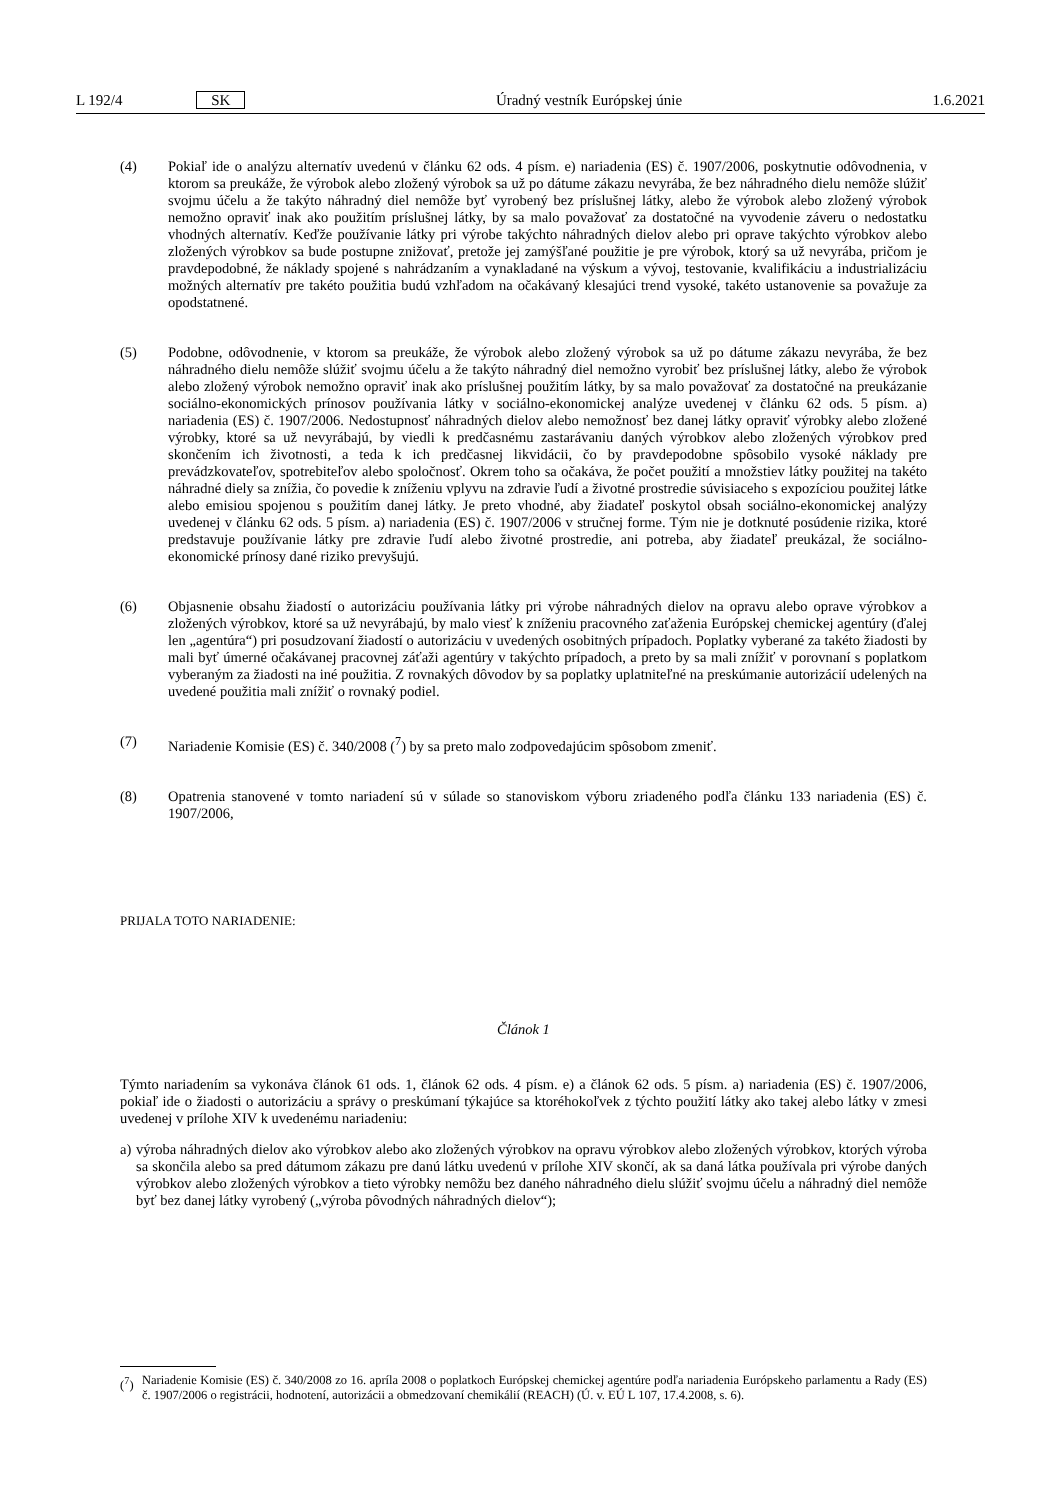L 192/4 SK Úradný vestník Európskej únie 1.6.2021
(4) Pokiaľ ide o analýzu alternatív uvedenú v článku 62 ods. 4 písm. e) nariadenia (ES) č. 1907/2006, poskytnutie odôvodnenia, v ktorom sa preukáže, že výrobok alebo zložený výrobok sa už po dátume zákazu nevyrába, že bez náhradného dielu nemôže slúžiť svojmu účelu a že takýto náhradný diel nemôže byť vyrobený bez príslušnej látky, alebo že výrobok alebo zložený výrobok nemožno opraviť inak ako použitím príslušnej látky, by sa malo považovať za dostatočné na vyvodenie záveru o nedostatku vhodných alternatív. Keďže používanie látky pri výrobe takýchto náhradných dielov alebo pri oprave takýchto výrobkov alebo zložených výrobkov sa bude postupne znižovať, pretože jej zamýšľané použitie je pre výrobok, ktorý sa už nevyrába, pričom je pravdepodobné, že náklady spojené s nahrádzaním a vynakladané na výskum a vývoj, testovanie, kvalifikáciu a industrializáciu možných alternatív pre takéto použitia budú vzhľadom na očakávaný klesajúci trend vysoké, takéto ustanovenie sa považuje za opodstatnené.
(5) Podobne, odôvodnenie, v ktorom sa preukáže, že výrobok alebo zložený výrobok sa už po dátume zákazu nevyrába, že bez náhradného dielu nemôže slúžiť svojmu účelu a že takýto náhradný diel nemožno vyrobiť bez príslušnej látky, alebo že výrobok alebo zložený výrobok nemožno opraviť inak ako príslušnej použitím látky, by sa malo považovať za dostatočné na preukázanie sociálno-ekonomických prínosov používania látky v sociálno-ekonomickej analýze uvedenej v článku 62 ods. 5 písm. a) nariadenia (ES) č. 1907/2006. Nedostupnosť náhradných dielov alebo nemožnosť bez danej látky opraviť výrobky alebo zložené výrobky, ktoré sa už nevyrábajú, by viedli k predčasnému zastarávaniu daných výrobkov alebo zložených výrobkov pred skončením ich životnosti, a teda k ich predčasnej likvidácii, čo by pravdepodobne spôsobilo vysoké náklady pre prevádzkovateľov, spotrebiteľov alebo spoločnosť. Okrem toho sa očakáva, že počet použití a množstiev látky použitej na takéto náhradné diely sa znížia, čo povedie k zníženiu vplyvu na zdravie ľudí a životné prostredie súvisiaceho s expozíciou použitej látke alebo emisiou spojenou s použitím danej látky. Je preto vhodné, aby žiadateľ poskytol obsah sociálno-ekonomickej analýzy uvedenej v článku 62 ods. 5 písm. a) nariadenia (ES) č. 1907/2006 v stručnej forme. Tým nie je dotknuté posúdenie rizika, ktoré predstavuje používanie látky pre zdravie ľudí alebo životné prostredie, ani potreba, aby žiadateľ preukázal, že sociálno-ekonomické prínosy dané riziko prevyšujú.
(6) Objasnenie obsahu žiadostí o autorizáciu používania látky pri výrobe náhradných dielov na opravu alebo oprave výrobkov a zložených výrobkov, ktoré sa už nevyrábajú, by malo viesť k zníženiu pracovného zaťaženia Európskej chemickej agentúry (ďalej len „agentúra“) pri posudzovaní žiadostí o autorizáciu v uvedených osobitných prípadoch. Poplatky vyberané za takéto žiadosti by mali byť úmerné očakávanej pracovnej záťaži agentúry v takýchto prípadoch, a preto by sa mali znížiť v porovnaní s poplatkom vyberaným za žiadosti na iné použitia. Z rovnakých dôvodov by sa poplatky uplatniteľné na preskúmanie autorizácií udelených na uvedené použitia mali znížiť o rovnaký podiel.
(7) Nariadenie Komisie (ES) č. 340/2008 (<sup>7</sup>) by sa preto malo zodpovedajúcim spôsobom zmeniť.
(8) Opatrenia stanovené v tomto nariadení sú v súlade so stanoviskom výboru zriadeného podľa článku 133 nariadenia (ES) č. 1907/2006,
PRIJALA TOTO NARIADENIE:
Článok 1
Týmto nariadením sa vykonáva článok 61 ods. 1, článok 62 ods. 4 písm. e) a článok 62 ods. 5 písm. a) nariadenia (ES) č. 1907/2006, pokiaľ ide o žiadosti o autorizáciu a správy o preskúmaní týkajúce sa ktoréhokoľvek z týchto použití látky ako takej alebo látky v zmesi uvedenej v prílohe XIV k uvedenému nariadeniu:
a)
výroba náhradných dielov ako výrobkov alebo ako zložených výrobkov na opravu výrobkov alebo zložených výrobkov, ktorých výroba sa skončila alebo sa pred dátumom zákazu pre danú látku uvedenú v prílohe XIV skončí, ak sa daná látka používala pri výrobe daných výrobkov alebo zložených výrobkov a tieto výrobky nemôžu bez daného náhradného dielu slúžiť svojmu účelu a náhradný diel nemôže byť bez danej látky vyrobený („výroba pôvodných náhradných dielov“);
(<sup>7</sup>)
Nariadenie Komisie (ES) č. 340/2008 zo 16. apríla 2008 o poplatkoch Európskej chemickej agentúre podľa nariadenia Európskeho parlamentu a Rady (ES) č. 1907/2006 o registrácii, hodnotení, autorizácii a obmedzovaní chemikálií (REACH) (Ú. v. EÚ L 107, 17.4.2008, s. 6).